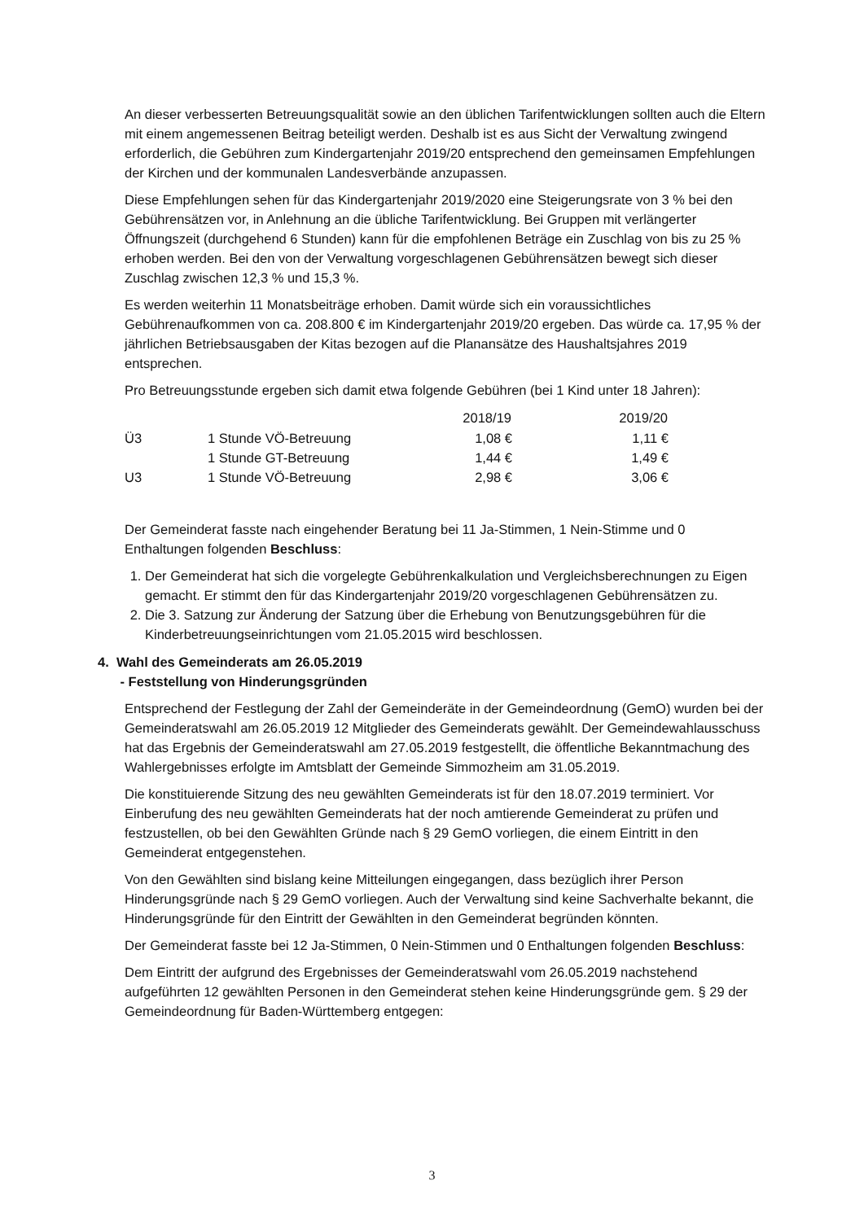An dieser verbesserten Betreuungsqualität sowie an den üblichen Tarifentwicklungen sollten auch die Eltern mit einem angemessenen Beitrag beteiligt werden. Deshalb ist es aus Sicht der Verwaltung zwingend erforderlich, die Gebühren zum Kindergartenjahr 2019/20 entsprechend den gemeinsamen Empfehlungen der Kirchen und der kommunalen Landesverbände anzupassen.
Diese Empfehlungen sehen für das Kindergartenjahr 2019/2020 eine Steigerungsrate von 3 % bei den Gebührensätzen vor, in Anlehnung an die übliche Tarifentwicklung. Bei Gruppen mit verlängerter Öffnungszeit (durchgehend 6 Stunden) kann für die empfohlenen Beträge ein Zuschlag von bis zu 25 % erhoben werden. Bei den von der Verwaltung vorgeschlagenen Gebührensätzen bewegt sich dieser Zuschlag zwischen 12,3 % und 15,3 %.
Es werden weiterhin 11 Monatsbeiträge erhoben. Damit würde sich ein voraussichtliches Gebührenaufkommen von ca. 208.800 € im Kindergartenjahr 2019/20 ergeben. Das würde ca. 17,95 % der jährlichen Betriebsausgaben der Kitas bezogen auf die Planansätze des Haushaltsjahres 2019 entsprechen.
Pro Betreuungsstunde ergeben sich damit etwa folgende Gebühren (bei 1 Kind unter 18 Jahren):
| | | 2018/19 | 2019/20 |
| --- | --- | --- | --- |
| Ü3 | 1 Stunde VÖ-Betreuung | 1,08 € | 1,11 € |
| | 1 Stunde GT-Betreuung | 1,44 € | 1,49 € |
| U3 | 1 Stunde VÖ-Betreuung | 2,98 € | 3,06 € |
Der Gemeinderat fasste nach eingehender Beratung bei 11 Ja-Stimmen, 1 Nein-Stimme und 0 Enthaltungen folgenden Beschluss:
1. Der Gemeinderat hat sich die vorgelegte Gebührenkalkulation und Vergleichsberechnungen zu Eigen gemacht. Er stimmt den für das Kindergartenjahr 2019/20 vorgeschlagenen Gebührensätzen zu.
2. Die 3. Satzung zur Änderung der Satzung über die Erhebung von Benutzungsgebühren für die Kinderbetreuungseinrichtungen vom 21.05.2015 wird beschlossen.
4. Wahl des Gemeinderats am 26.05.2019
- Feststellung von Hinderungsgründen
Entsprechend der Festlegung der Zahl der Gemeinderäte in der Gemeindeordnung (GemO) wurden bei der Gemeinderatswahl am 26.05.2019 12 Mitglieder des Gemeinderats gewählt. Der Gemeindewahlausschuss hat das Ergebnis der Gemeinderatswahl am 27.05.2019 festgestellt, die öffentliche Bekanntmachung des Wahlergebnisses erfolgte im Amtsblatt der Gemeinde Simmozheim am 31.05.2019.
Die konstituierende Sitzung des neu gewählten Gemeinderats ist für den 18.07.2019 terminiert. Vor Einberufung des neu gewählten Gemeinderats hat der noch amtierende Gemeinderat zu prüfen und festzustellen, ob bei den Gewählten Gründe nach § 29 GemO vorliegen, die einem Eintritt in den Gemeinderat entgegenstehen.
Von den Gewählten sind bislang keine Mitteilungen eingegangen, dass bezüglich ihrer Person Hinderungsgründe nach § 29 GemO vorliegen. Auch der Verwaltung sind keine Sachverhalte bekannt, die Hinderungsgründe für den Eintritt der Gewählten in den Gemeinderat begründen könnten.
Der Gemeinderat fasste bei 12 Ja-Stimmen, 0 Nein-Stimmen und 0 Enthaltungen folgenden Beschluss:
Dem Eintritt der aufgrund des Ergebnisses der Gemeinderatswahl vom 26.05.2019 nachstehend aufgeführten 12 gewählten Personen in den Gemeinderat stehen keine Hinderungsgründe gem. § 29 der Gemeindeordnung für Baden-Württemberg entgegen:
3